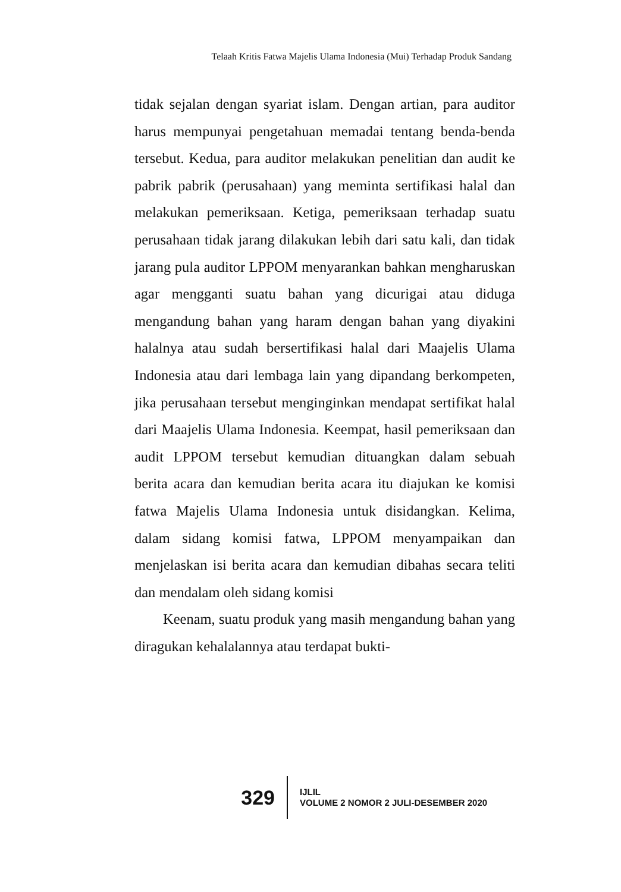Telaah Kritis Fatwa Majelis Ulama Indonesia (Mui) Terhadap Produk Sandang
tidak sejalan dengan syariat islam. Dengan artian, para auditor harus mempunyai pengetahuan memadai tentang benda-benda tersebut. Kedua, para auditor melakukan penelitian dan audit ke pabrik pabrik (perusahaan) yang meminta sertifikasi halal dan melakukan pemeriksaan. Ketiga, pemeriksaan terhadap suatu perusahaan tidak jarang dilakukan lebih dari satu kali, dan tidak jarang pula auditor LPPOM menyarankan bahkan mengharuskan agar mengganti suatu bahan yang dicurigai atau diduga mengandung bahan yang haram dengan bahan yang diyakini halalnya atau sudah bersertifikasi halal dari Maajelis Ulama Indonesia atau dari lembaga lain yang dipandang berkompeten, jika perusahaan tersebut menginginkan mendapat sertifikat halal dari Maajelis Ulama Indonesia. Keempat, hasil pemeriksaan dan audit LPPOM tersebut kemudian dituangkan dalam sebuah berita acara dan kemudian berita acara itu diajukan ke komisi fatwa Majelis Ulama Indonesia untuk disidangkan. Kelima, dalam sidang komisi fatwa, LPPOM menyampaikan dan menjelaskan isi berita acara dan kemudian dibahas secara teliti dan mendalam oleh sidang komisi
Keenam, suatu produk yang masih mengandung bahan yang diragukan kehalalannya atau terdapat bukti-
329
IJLIL
VOLUME 2 NOMOR 2 JULI-DESEMBER 2020